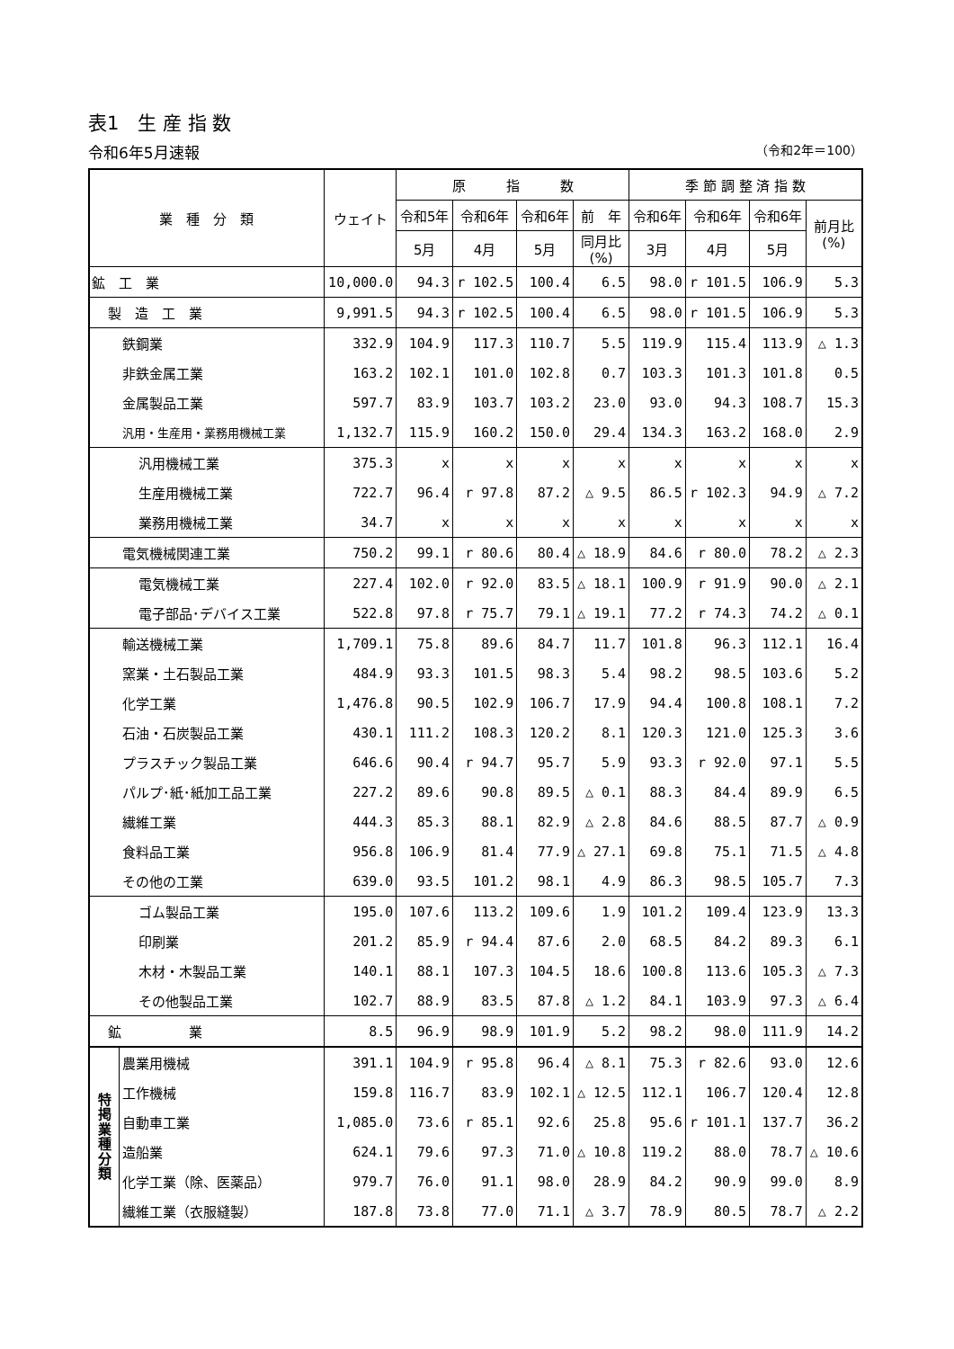表1　生 産 指 数
令和6年5月速報 （令和2年＝100）
| 業 種 分 類 | | ウェイト | 原 指 数 | | | | 季 節 調 整 済 指 数 | | | |
| --- | --- | --- | --- | --- | --- | --- | --- | --- | --- | --- |
| | | | 令和5年 | 令和6年 | 令和6年 | 前 年 | 令和6年 | 令和6年 | 令和6年 | 前月比 (%) |
| | | | 5月 | 4月 | 5月 | 同月比 (%) | 3月 | 4月 | 5月 | |
| 鉱 工 業 | | 10,000.0 | 94.3 | r 102.5 | 100.4 | 6.5 | 98.0 | r 101.5 | 106.9 | 5.3 |
| 製 造 工 業 | | 9,991.5 | 94.3 | r 102.5 | 100.4 | 6.5 | 98.0 | r 101.5 | 106.9 | 5.3 |
| 鉄鋼業 | | 332.9 | 104.9 | 117.3 | 110.7 | 5.5 | 119.9 | 115.4 | 113.9 | △ 1.3 |
| 非鉄金属工業 | | 163.2 | 102.1 | 101.0 | 102.8 | 0.7 | 103.3 | 101.3 | 101.8 | 0.5 |
| 金属製品工業 | | 597.7 | 83.9 | 103.7 | 103.2 | 23.0 | 93.0 | 94.3 | 108.7 | 15.3 |
| 汎用・生産用・業務用機械工業 | | 1,132.7 | 115.9 | 160.2 | 150.0 | 29.4 | 134.3 | 163.2 | 168.0 | 2.9 |
| 汎用機械工業 | | 375.3 | x | x | x | x | x | x | x | x |
| 生産用機械工業 | | 722.7 | 96.4 | r 97.8 | 87.2 | △ 9.5 | 86.5 | r 102.3 | 94.9 | △ 7.2 |
| 業務用機械工業 | | 34.7 | x | x | x | x | x | x | x | x |
| 電気機械関連工業 | | 750.2 | 99.1 | r 80.6 | 80.4 | △ 18.9 | 84.6 | r 80.0 | 78.2 | △ 2.3 |
| 電気機械工業 | | 227.4 | 102.0 | r 92.0 | 83.5 | △ 18.1 | 100.9 | r 91.9 | 90.0 | △ 2.1 |
| 電子部品･デバイス工業 | | 522.8 | 97.8 | r 75.7 | 79.1 | △ 19.1 | 77.2 | r 74.3 | 74.2 | △ 0.1 |
| 輸送機械工業 | | 1,709.1 | 75.8 | 89.6 | 84.7 | 11.7 | 101.8 | 96.3 | 112.1 | 16.4 |
| 窯業・土石製品工業 | | 484.9 | 93.3 | 101.5 | 98.3 | 5.4 | 98.2 | 98.5 | 103.6 | 5.2 |
| 化学工業 | | 1,476.8 | 90.5 | 102.9 | 106.7 | 17.9 | 94.4 | 100.8 | 108.1 | 7.2 |
| 石油・石炭製品工業 | | 430.1 | 111.2 | 108.3 | 120.2 | 8.1 | 120.3 | 121.0 | 125.3 | 3.6 |
| プラスチック製品工業 | | 646.6 | 90.4 | r 94.7 | 95.7 | 5.9 | 93.3 | r 92.0 | 97.1 | 5.5 |
| パルプ･紙･紙加工品工業 | | 227.2 | 89.6 | 90.8 | 89.5 | △ 0.1 | 88.3 | 84.4 | 89.9 | 6.5 |
| 繊維工業 | | 444.3 | 85.3 | 88.1 | 82.9 | △ 2.8 | 84.6 | 88.5 | 87.7 | △ 0.9 |
| 食料品工業 | | 956.8 | 106.9 | 81.4 | 77.9 | △ 27.1 | 69.8 | 75.1 | 71.5 | △ 4.8 |
| その他の工業 | | 639.0 | 93.5 | 101.2 | 98.1 | 4.9 | 86.3 | 98.5 | 105.7 | 7.3 |
| ゴム製品工業 | | 195.0 | 107.6 | 113.2 | 109.6 | 1.9 | 101.2 | 109.4 | 123.9 | 13.3 |
| 印刷業 | | 201.2 | 85.9 | r 94.4 | 87.6 | 2.0 | 68.5 | 84.2 | 89.3 | 6.1 |
| 木材・木製品工業 | | 140.1 | 88.1 | 107.3 | 104.5 | 18.6 | 100.8 | 113.6 | 105.3 | △ 7.3 |
| その他製品工業 | | 102.7 | 88.9 | 83.5 | 87.8 | △ 1.2 | 84.1 | 103.9 | 97.3 | △ 6.4 |
| 鉱 業 | | 8.5 | 96.9 | 98.9 | 101.9 | 5.2 | 98.2 | 98.0 | 111.9 | 14.2 |
| 特 掲 業 種 分 類 | 農業用機械 | 391.1 | 104.9 | r 95.8 | 96.4 | △ 8.1 | 75.3 | r 82.6 | 93.0 | 12.6 |
| | 工作機械 | 159.8 | 116.7 | 83.9 | 102.1 | △ 12.5 | 112.1 | 106.7 | 120.4 | 12.8 |
| | 自動車工業 | 1,085.0 | 73.6 | r 85.1 | 92.6 | 25.8 | 95.6 | r 101.1 | 137.7 | 36.2 |
| | 造船業 | 624.1 | 79.6 | 97.3 | 71.0 | △ 10.8 | 119.2 | 88.0 | 78.7 | △ 10.6 |
| | 化学工業（除、医薬品） | 979.7 | 76.0 | 91.1 | 98.0 | 28.9 | 84.2 | 90.9 | 99.0 | 8.9 |
| | 繊維工業（衣服縫製） | 187.8 | 73.8 | 77.0 | 71.1 | △ 3.7 | 78.9 | 80.5 | 78.7 | △ 2.2 |